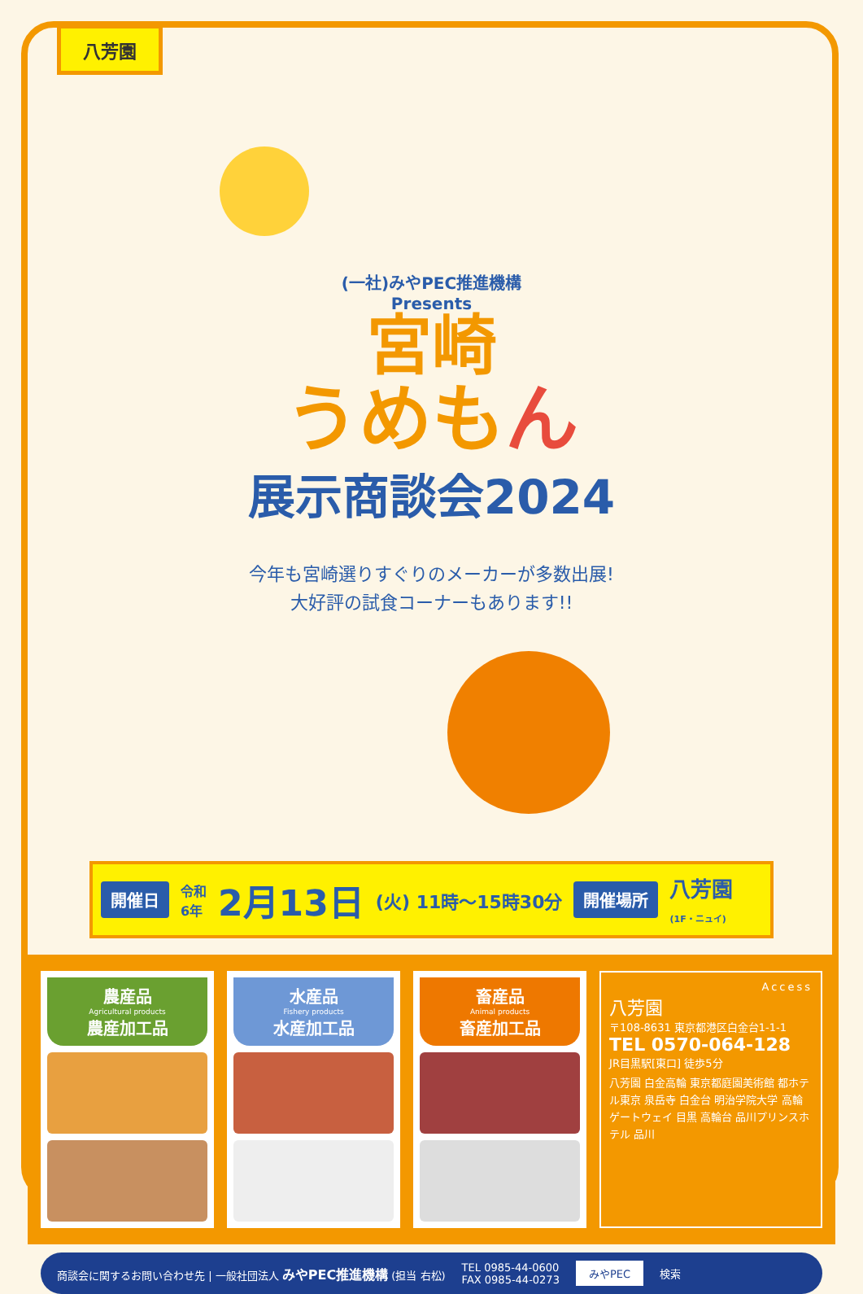八芳園
(一社)みやPEC推進機構
Presents
宮崎
うめもん
展示商談会2024
今年も宮崎選りすぐりのメーカーが多数出展!
大好評の試食コーナーもあります!!
開催日 令和
6年 2月13日 (火) 11時〜15時30分 開催場所 八芳園
(1F・ニュイ)
農産品
Agricultural products
農産加工品
水産品
Fishery products
水産加工品
畜産品
Animal products
畜産加工品
Access
八芳園
〒108-8631 東京都港区白金台1-1-1
TEL 0570-064-128
JR目黒駅[東口] 徒歩5分
八芳園 白金高輪 東京都庭園美術館 都ホテル東京 泉岳寺 白金台 明治学院大学 高輪ゲートウェイ 目黒 高輪台 品川プリンスホテル 品川
商談会に関するお問い合わせ先 | 一般社団法人 みやPEC推進機構 (担当 右松) TEL 0985-44-0600
FAX 0985-44-0273 みやPEC 検索